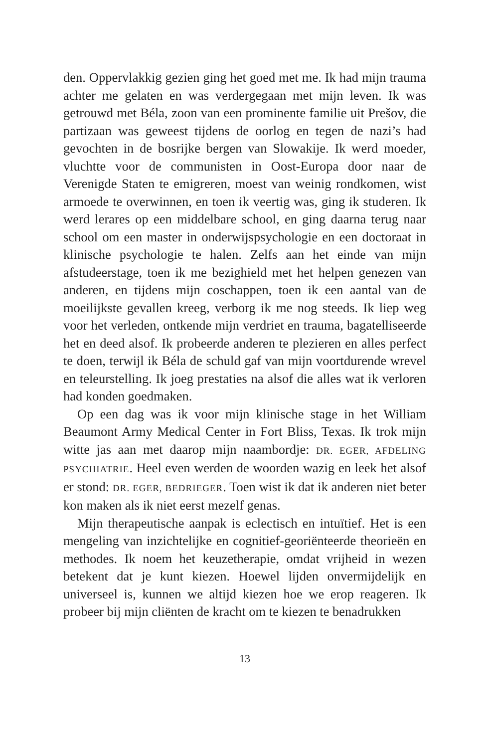den. Oppervlakkig gezien ging het goed met me. Ik had mijn trauma achter me gelaten en was verdergegaan met mijn leven. Ik was getrouwd met Béla, zoon van een prominente familie uit Prešov, die partizaan was geweest tijdens de oorlog en tegen de nazi’s had gevochten in de bosrijke bergen van Slowakije. Ik werd moeder, vluchtte voor de communisten in Oost-Europa door naar de Verenigde Staten te emigreren, moest van weinig rond­komen, wist armoede te overwinnen, en toen ik veertig was, ging ik studeren. Ik werd lerares op een middelbare school, en ging daarna terug naar school om een master in onderwijspsychologie en een doctoraat in klinische psychologie te halen. Zelfs aan het einde van mijn afstudeerstage, toen ik me bezighield met het hel­pen genezen van anderen, en tijdens mijn coschappen, toen ik een aantal van de moeilijkste gevallen kreeg, verborg ik me nog steeds. Ik liep weg voor het verleden, ontkende mijn verdriet en trauma, bagatelliseerde het en deed alsof. Ik probeerde anderen te plezieren en alles perfect te doen, terwijl ik Béla de schuld gaf van mijn voortdurende wrevel en teleurstelling. Ik joeg prestaties na alsof die alles wat ik verloren had konden goedmaken.
Op een dag was ik voor mijn klinische stage in het William Beaumont Army Medical Center in Fort Bliss, Texas. Ik trok mijn witte jas aan met daarop mijn naambordje: DR. EGER, AFDELING PSYCHIATRIE. Heel even werden de woorden wazig en leek het alsof er stond: DR. EGER, BEDRIEGER. Toen wist ik dat ik anderen niet beter kon maken als ik niet eerst mezelf genas.
Mijn therapeutische aanpak is eclectisch en intuïtief. Het is een mengeling van inzichtelijke en cognitief-georiënteerde theo­rieën en methodes. Ik noem het keuzetherapie, omdat vrijheid in wezen betekent dat je kunt kiezen. Hoewel lijden onvermijdelijk en universeel is, kunnen we altijd kiezen hoe we erop reageren. Ik probeer bij mijn cliënten de kracht om te kiezen te benadrukken
13